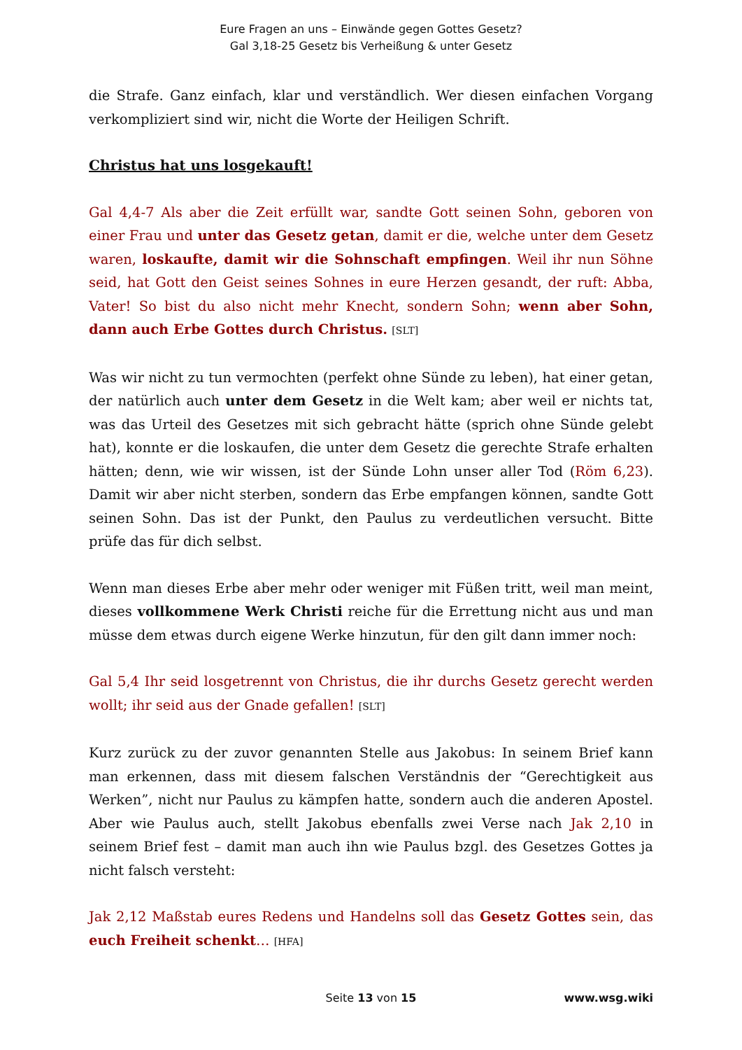Eure Fragen an uns – Einwände gegen Gottes Gesetz?
Gal 3,18-25 Gesetz bis Verheißung & unter Gesetz
die Strafe. Ganz einfach, klar und verständlich. Wer diesen einfachen Vorgang verkompliziert sind wir, nicht die Worte der Heiligen Schrift.
Christus hat uns losgekauft!
Gal 4,4-7 Als aber die Zeit erfüllt war, sandte Gott seinen Sohn, geboren von einer Frau und unter das Gesetz getan, damit er die, welche unter dem Gesetz waren, loskaufte, damit wir die Sohnschaft empfingen. Weil ihr nun Söhne seid, hat Gott den Geist seines Sohnes in eure Herzen gesandt, der ruft: Abba, Vater! So bist du also nicht mehr Knecht, sondern Sohn; wenn aber Sohn, dann auch Erbe Gottes durch Christus. [SLT]
Was wir nicht zu tun vermochten (perfekt ohne Sünde zu leben), hat einer getan, der natürlich auch unter dem Gesetz in die Welt kam; aber weil er nichts tat, was das Urteil des Gesetzes mit sich gebracht hätte (sprich ohne Sünde gelebt hat), konnte er die loskaufen, die unter dem Gesetz die gerechte Strafe erhalten hätten; denn, wie wir wissen, ist der Sünde Lohn unser aller Tod (Röm 6,23). Damit wir aber nicht sterben, sondern das Erbe empfangen können, sandte Gott seinen Sohn. Das ist der Punkt, den Paulus zu verdeutlichen versucht. Bitte prüfe das für dich selbst.
Wenn man dieses Erbe aber mehr oder weniger mit Füßen tritt, weil man meint, dieses vollkommene Werk Christi reiche für die Errettung nicht aus und man müsse dem etwas durch eigene Werke hinzutun, für den gilt dann immer noch:
Gal 5,4 Ihr seid losgetrennt von Christus, die ihr durchs Gesetz gerecht werden wollt; ihr seid aus der Gnade gefallen! [SLT]
Kurz zurück zu der zuvor genannten Stelle aus Jakobus: In seinem Brief kann man erkennen, dass mit diesem falschen Verständnis der “Gerechtigkeit aus Werken”, nicht nur Paulus zu kämpfen hatte, sondern auch die anderen Apostel. Aber wie Paulus auch, stellt Jakobus ebenfalls zwei Verse nach Jak 2,10 in seinem Brief fest – damit man auch ihn wie Paulus bzgl. des Gesetzes Gottes ja nicht falsch versteht:
Jak 2,12 Maßstab eures Redens und Handelns soll das Gesetz Gottes sein, das euch Freiheit schenkt… [HFA]
Seite 13 von 15
www.wsg.wiki